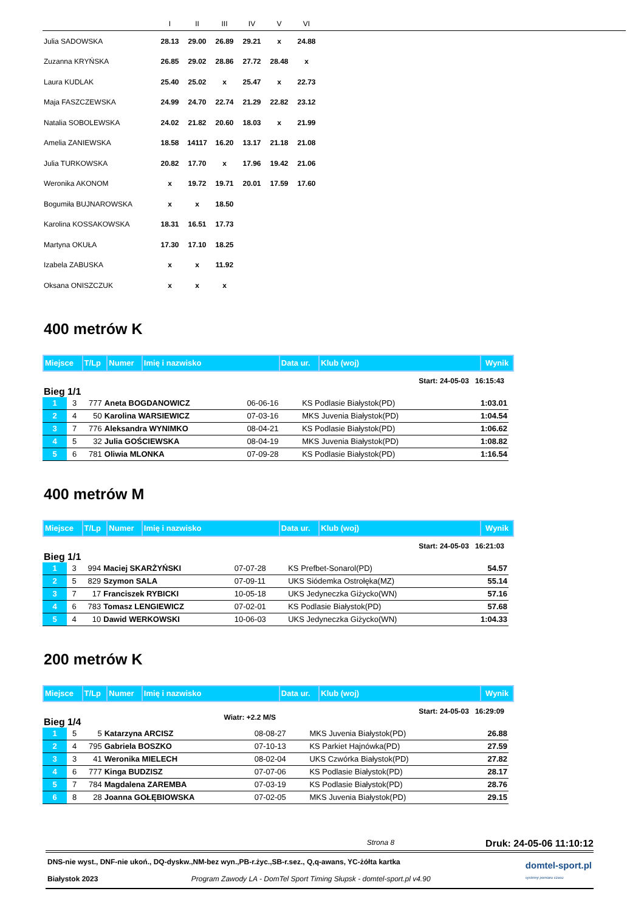| | I | II | III | IV | V | VI | |
| --- | --- | --- | --- | --- | --- | --- | --- |
| Julia SADOWSKA | 28.13 | 29.00 | 26.89 | 29.21 | x | 24.88 | |
| Zuzanna KRYŃSKA | 26.85 | 29.02 | 28.86 | 27.72 | 28.48 | x | |
| Laura KUDLAK | 25.40 | 25.02 | x | 25.47 | x | 22.73 | |
| Maja FASZCZEWSKA | 24.99 | 24.70 | 22.74 | 21.29 | 22.82 | 23.12 | |
| Natalia SOBOLEWSKA | 24.02 | 21.82 | 20.60 | 18.03 | x | 21.99 | |
| Amelia ZANIEWSKA | 18.58 | 14117 | 16.20 | 13.17 | 21.18 | 21.08 | |
| Julia TURKOWSKA | 20.82 | 17.70 | x | 17.96 | 19.42 | 21.06 | |
| Weronika AKONOM | x | 19.72 | 19.71 | 20.01 | 17.59 | 17.60 | |
| Bogumiła BUJNAROWSKA | x | x | 18.50 | | | | |
| Karolina KOSSAKOWSKA | 18.31 | 16.51 | 17.73 | | | | |
| Martyna OKUŁA | 17.30 | 17.10 | 18.25 | | | | |
| Izabela ZABUSKA | x | x | 11.92 | | | | |
| Oksana ONISZCZUK | x | x | x | | | | |
400 metrów K
| Miejsce | T/Lp | Numer | Imię i nazwisko | Data ur. | Klub (woj) | Wynik |
Bieg 1/1 Start: 24-05-03 16:15:43
| 1 | 3 | 777 | Aneta BOGDANOWICZ | 06-06-16 | KS Podlasie Białystok(PD) | 1:03.01 |
| 2 | 4 | 50 | Karolina WARSIEWICZ | 07-03-16 | MKS Juvenia Białystok(PD) | 1:04.54 |
| 3 | 7 | 776 | Aleksandra WYNIMKO | 08-04-21 | KS Podlasie Białystok(PD) | 1:06.62 |
| 4 | 5 | 32 | Julia GOŚCIEWSKA | 08-04-19 | MKS Juvenia Białystok(PD) | 1:08.82 |
| 5 | 6 | 781 | Oliwia MLONKA | 07-09-28 | KS Podlasie Białystok(PD) | 1:16.54 |
400 metrów M
| Miejsce | T/Lp | Numer | Imię i nazwisko | Data ur. | Klub (woj) | Wynik |
Bieg 1/1 Start: 24-05-03 16:21:03
| 1 | 3 | 994 | Maciej SKARŻYŃSKI | 07-07-28 | KS Prefbet-Sonarol(PD) | 54.57 |
| 2 | 5 | 829 | Szymon SALA | 07-09-11 | UKS Siódemka Ostrołęka(MZ) | 55.14 |
| 3 | 7 | 17 | Franciszek RYBICKI | 10-05-18 | UKS Jedyneczka Giżycko(WN) | 57.16 |
| 4 | 6 | 783 | Tomasz LENGIEWICZ | 07-02-01 | KS Podlasie Białystok(PD) | 57.68 |
| 5 | 4 | 10 | Dawid WERKOWSKI | 10-06-03 | UKS Jedyneczka Giżycko(WN) | 1:04.33 |
200 metrów K
| Miejsce | T/Lp | Numer | Imię i nazwisko | Data ur. | Klub (woj) | Wynik |
Bieg 1/4 Wiatr: +2.2 M/S Start: 24-05-03 16:29:09
| 1 | 5 | 5 | Katarzyna ARCISZ | 08-08-27 | MKS Juvenia Białystok(PD) | 26.88 |
| 2 | 4 | 795 | Gabriela BOSZKO | 07-10-13 | KS Parkiet Hajnówka(PD) | 27.59 |
| 3 | 3 | 41 | Weronika MIELECH | 08-02-04 | UKS Czwórka Białystok(PD) | 27.82 |
| 4 | 6 | 777 | Kinga BUDZISZ | 07-07-06 | KS Podlasie Białystok(PD) | 28.17 |
| 5 | 7 | 784 | Magdalena ZAREMBA | 07-03-19 | KS Podlasie Białystok(PD) | 28.76 |
| 6 | 8 | 28 | Joanna GOŁĘBIOWSKA | 07-02-05 | MKS Juvenia Białystok(PD) | 29.15 |
Strona 8 Druk: 24-05-06 11:10:12
DNS-nie wyst., DNF-nie ukoń., DQ-dyskw.,NM-bez wyn.,PB-r.życ.,SB-r.sez., Q,q-awans, YC-żółta kartka
Białystok 2023 Program Zawody LA - DomTel Sport Timing Słupsk - domtel-sport.pl v4.90
domtel-sport.pl
systemy pomiaru czasu